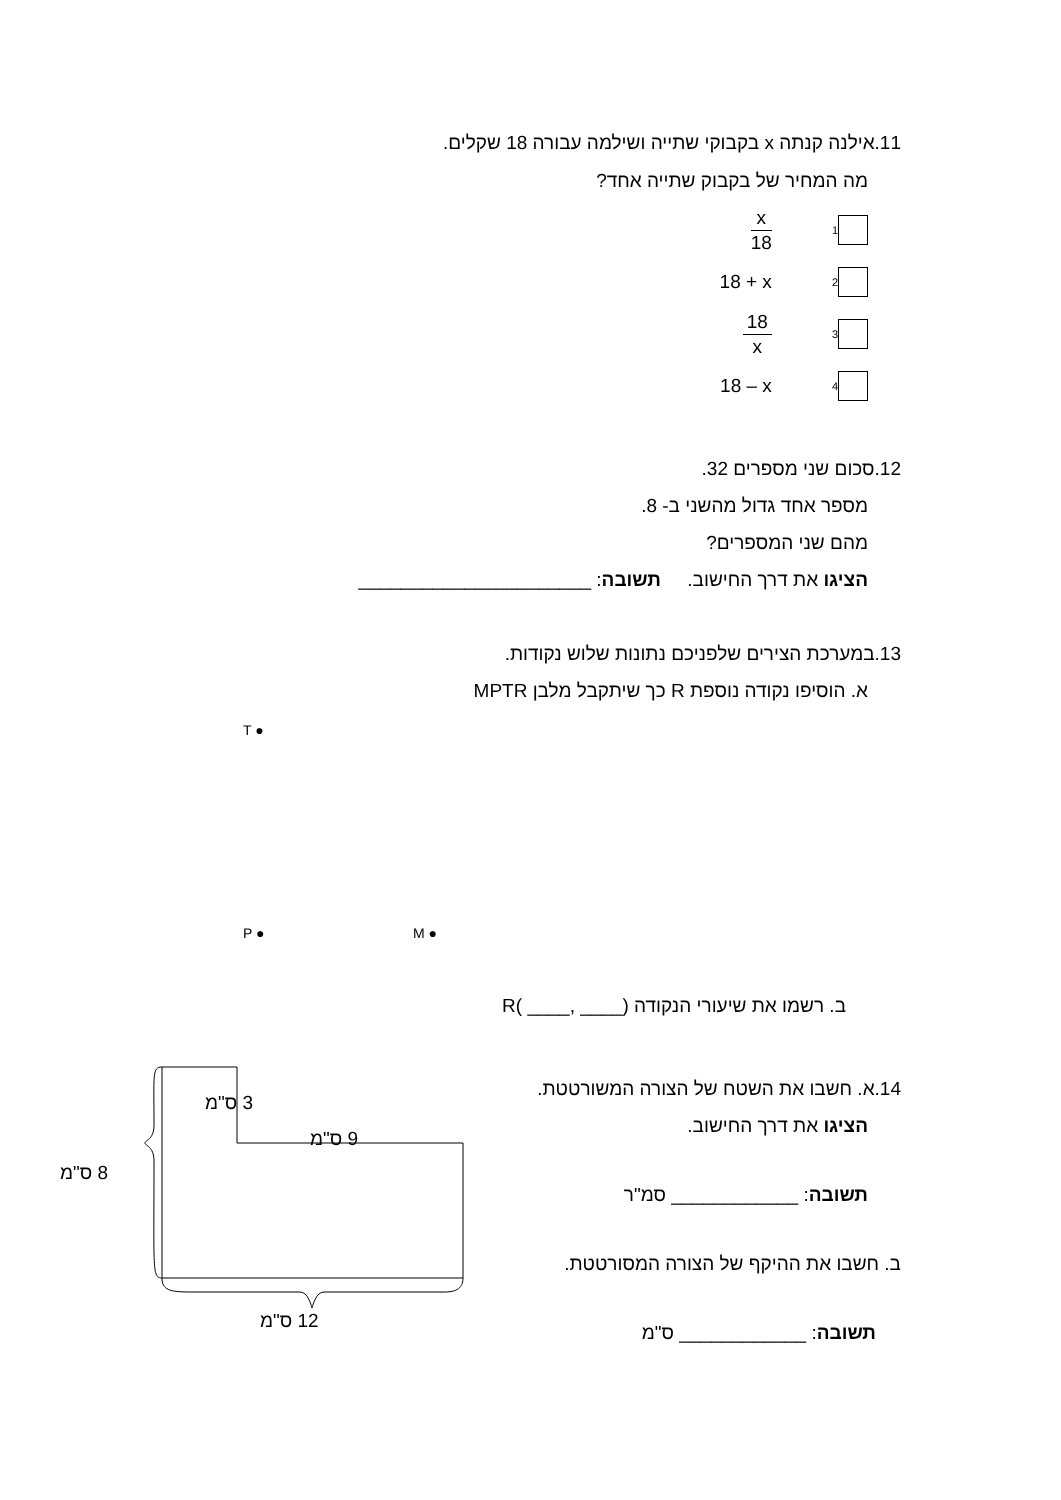11.אילנה קנתה x בקבוקי שתייה ושילמה עבורה 18 שקלים.
מה המחיר של בקבוק שתייה אחד?
<sub>1</sub> x 18
<sub>2</sub> 18 + x
<sub>3</sub> 18 x
<sub>4</sub> 18 – x
12.סכום שני מספרים 32.
מספר אחד גדול מהשני ב- 8.
מהם שני המספרים?
הציגו את דרך החישוב. תשובה: ______________________
13.במערכת הצירים שלפניכם נתונות שלוש נקודות.
א. הוסיפו נקודה נוספת R כך שיתקבל מלבן MPTR
T ●
P ● M ●
ב. רשמו את שיעורי הנקודה (____ ,____ )R
14.א. חשבו את השטח של הצורה המשורטטת.
הציגו את דרך החישוב.
תשובה: ____________ סמ"ר
ב. חשבו את ההיקף של הצורה המסורטטת.
תשובה: ____________ ס"מ
3 ס"מ
9 ס"מ
8 ס"מ
12 ס"מ